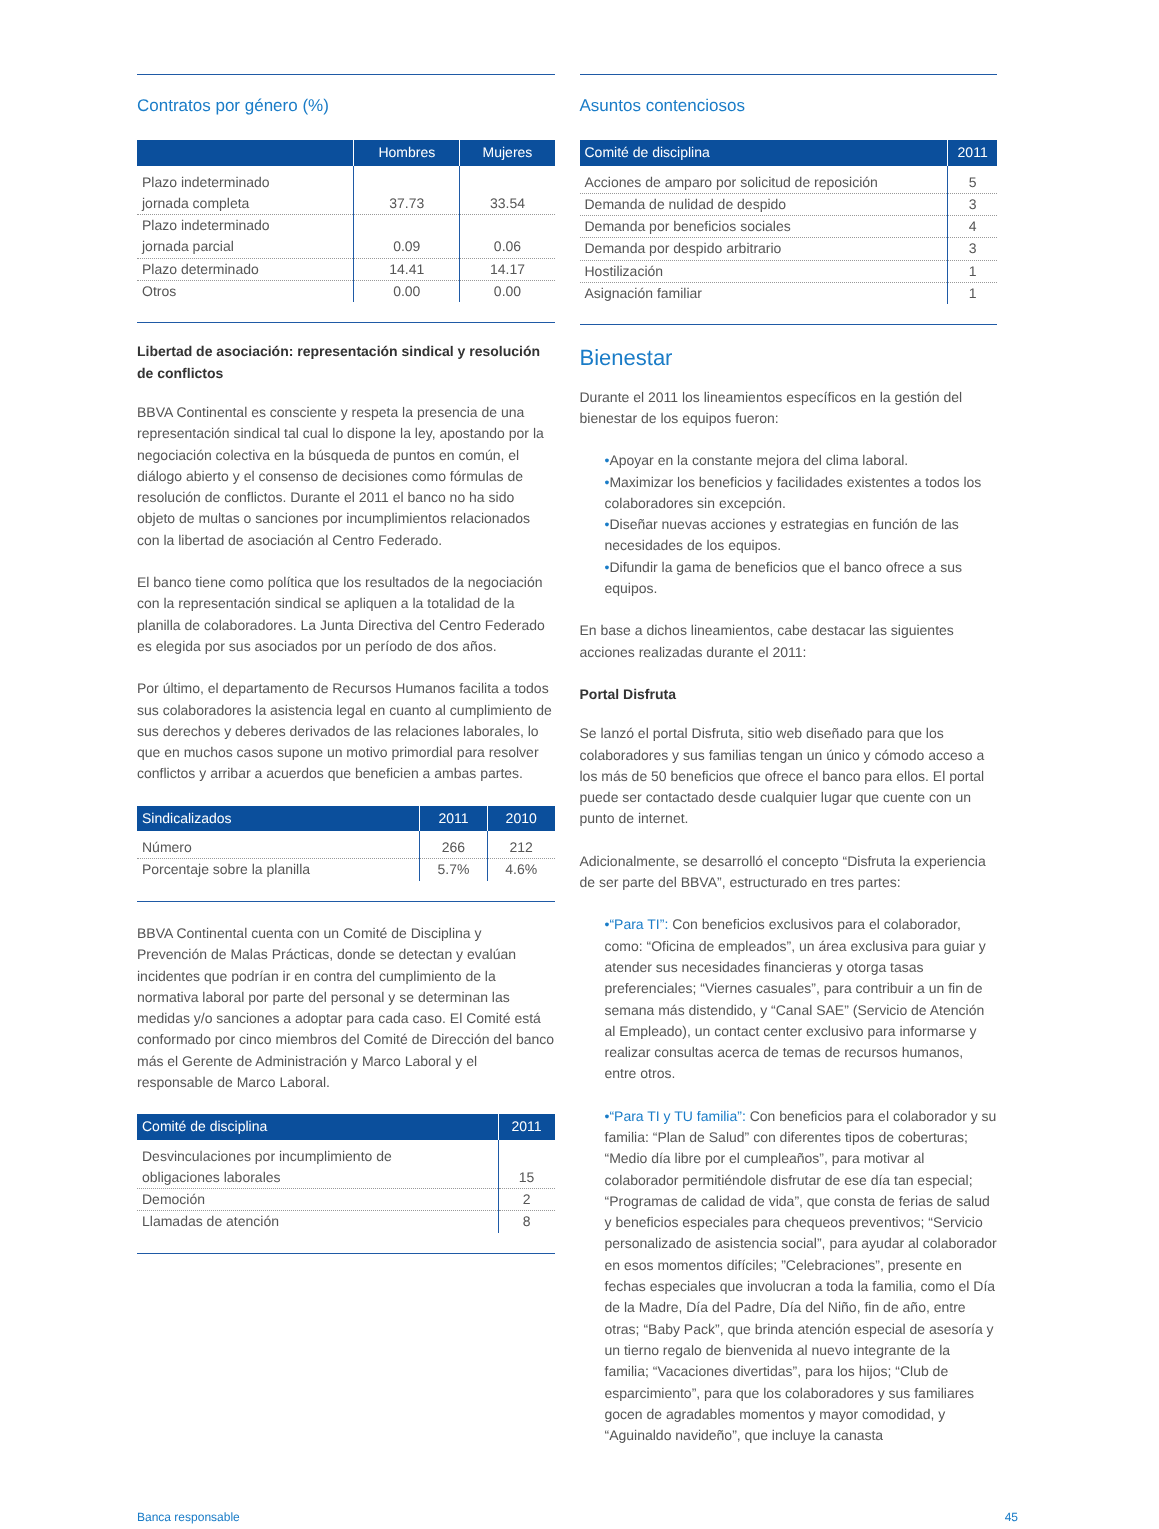Contratos por género (%)
| | Hombres | Mujeres |
| --- | --- | --- |
| Plazo indeterminado jornada completa | 37.73 | 33.54 |
| Plazo indeterminado jornada parcial | 0.09 | 0.06 |
| Plazo determinado | 14.41 | 14.17 |
| Otros | 0.00 | 0.00 |
Libertad de asociación: representación sindical y resolución de conflictos
BBVA Continental es consciente y respeta la presencia de una representación sindical tal cual lo dispone la ley, apostando por la negociación colectiva en la búsqueda de puntos en común, el diálogo abierto y el consenso de decisiones como fórmulas de resolución de conflictos. Durante el 2011 el banco no ha sido objeto de multas o sanciones por incumplimientos relacionados con la libertad de asociación al Centro Federado.
El banco tiene como política que los resultados de la negociación con la representación sindical se apliquen a la totalidad de la planilla de colaboradores. La Junta Directiva del Centro Federado es elegida por sus asociados por un período de dos años.
Por último, el departamento de Recursos Humanos facilita a todos sus colaboradores la asistencia legal en cuanto al cumplimiento de sus derechos y deberes derivados de las relaciones laborales, lo que en muchos casos supone un motivo primordial para resolver conflictos y arribar a acuerdos que beneficien a ambas partes.
| Sindicalizados | 2011 | 2010 |
| --- | --- | --- |
| Número | 266 | 212 |
| Porcentaje sobre la planilla | 5.7% | 4.6% |
BBVA Continental cuenta con un Comité de Disciplina y Prevención de Malas Prácticas, donde se detectan y evalúan incidentes que podrían ir en contra del cumplimiento de la normativa laboral por parte del personal y se determinan las medidas y/o sanciones a adoptar para cada caso. El Comité está conformado por cinco miembros del Comité de Dirección del banco más el Gerente de Administración y Marco Laboral y el responsable de Marco Laboral.
| Comité de disciplina | 2011 |
| --- | --- |
| Desvinculaciones por incumplimiento de obligaciones laborales | 15 |
| Democión | 2 |
| Llamadas de atención | 8 |
Asuntos contenciosos
| Comité de disciplina | 2011 |
| --- | --- |
| Acciones de amparo por solicitud de reposición | 5 |
| Demanda de nulidad de despido | 3 |
| Demanda por beneficios sociales | 4 |
| Demanda por despido arbitrario | 3 |
| Hostilización | 1 |
| Asignación familiar | 1 |
Bienestar
Durante el 2011 los lineamientos específicos en la gestión del bienestar de los equipos fueron:
•Apoyar en la constante mejora del clima laboral.
•Maximizar los beneficios y facilidades existentes a todos los colaboradores sin excepción.
•Diseñar nuevas acciones y estrategias en función de las necesidades de los equipos.
•Difundir la gama de beneficios que el banco ofrece a sus equipos.
En base a dichos lineamientos, cabe destacar las siguientes acciones realizadas durante el 2011:
Portal Disfruta
Se lanzó el portal Disfruta, sitio web diseñado para que los colaboradores y sus familias tengan un único y cómodo acceso a los más de 50 beneficios que ofrece el banco para ellos. El portal puede ser contactado desde cualquier lugar que cuente con un punto de internet.
Adicionalmente, se desarrolló el concepto “Disfruta la experiencia de ser parte del BBVA”, estructurado en tres partes:
•“Para TI”: Con beneficios exclusivos para el colaborador, como: “Oficina de empleados”, un área exclusiva para guiar y atender sus necesidades financieras y otorga tasas preferenciales; “Viernes casuales”, para contribuir a un fin de semana más distendido, y “Canal SAE” (Servicio de Atención al Empleado), un contact center exclusivo para informarse y realizar consultas acerca de temas de recursos humanos, entre otros.
•“Para TI y TU familia”: Con beneficios para el colaborador y su familia: “Plan de Salud” con diferentes tipos de coberturas; “Medio día libre por el cumpleaños”, para motivar al colaborador permitiéndole disfrutar de ese día tan especial; “Programas de calidad de vida”, que consta de ferias de salud y beneficios especiales para chequeos preventivos; “Servicio personalizado de asistencia social”, para ayudar al colaborador en esos momentos difíciles; ”Celebraciones”, presente en fechas especiales que involucran a toda la familia, como el Día de la Madre, Día del Padre, Día del Niño, fin de año, entre otras; “Baby Pack”, que brinda atención especial de asesoría y un tierno regalo de bienvenida al nuevo integrante de la familia; “Vacaciones divertidas”, para los hijos; “Club de esparcimiento”, para que los colaboradores y sus familiares gocen de agradables momentos y mayor comodidad, y “Aguinaldo navideño”, que incluye la canasta
Banca responsable 45